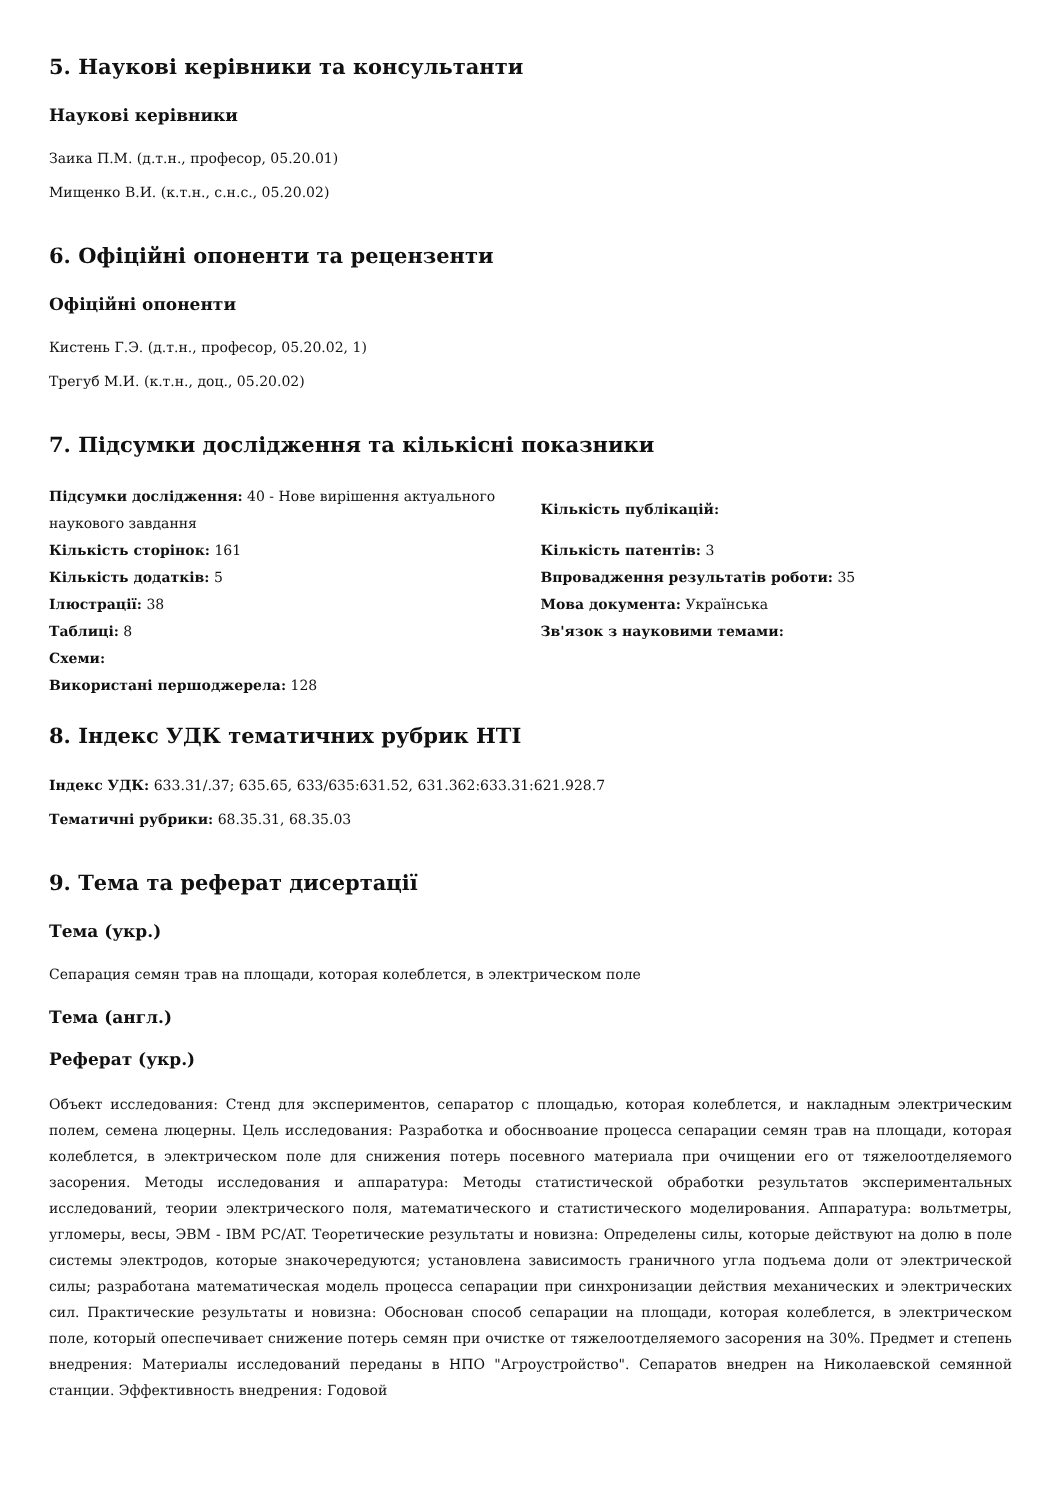5. Наукові керівники та консультанти
Наукові керівники
Заика П.М. (д.т.н., професор, 05.20.01)
Мищенко В.И. (к.т.н., с.н.с., 05.20.02)
6. Офіційні опоненти та рецензенти
Офіційні опоненти
Кистень Г.Э. (д.т.н., професор, 05.20.02, 1)
Трегуб М.И. (к.т.н., доц., 05.20.02)
7. Підсумки дослідження та кількісні показники
Підсумки дослідження: 40 - Нове вирішення актуального наукового завдання
Кількість сторінок: 161
Кількість додатків: 5
Ілюстрації: 38
Таблиці: 8
Схеми:
Використані першоджерела: 128
Кількість публікацій:
Кількість патентів: 3
Впровадження результатів роботи: 35
Мова документа: Українська
Зв'язок з науковими темами:
8. Індекс УДК тематичних рубрик НТІ
Індекс УДК: 633.31/.37; 635.65, 633/635:631.52, 631.362:633.31:621.928.7
Тематичні рубрики: 68.35.31, 68.35.03
9. Тема та реферат дисертації
Тема (укр.)
Сепарация семян трав на площади, которая колеблется, в электрическом поле
Тема (англ.)
Реферат (укр.)
Объект исследования: Стенд для экспериментов, сепаратор с площадью, которая колеблется, и накладным электрическим полем, семена люцерны. Цель исследования: Разработка и обоснвоание процесса сепарации семян трав на площади, которая колеблется, в электрическом поле для снижения потерь посевного материала при очищении его от тяжелоотделяемого засорения. Методы исследования и аппаратура: Методы статистической обработки результатов экспериментальных исследований, теории электрического поля, математического и статистического моделирования. Аппаратура: вольтметры, угломеры, весы, ЭВМ - IBM PC/AT. Теоретические результаты и новизна: Определены силы, которые действуют на долю в поле системы электродов, которые знакочередуются; установлена зависимость граничного угла подъема доли от электрической силы; разработана математическая модель процесса сепарации при синхронизации действия механических и электрических сил. Практические результаты и новизна: Обоснован способ сепарации на площади, которая колеблется, в электрическом поле, который опеспечивает снижение потерь семян при очистке от тяжелоотделяемого засорения на 30%. Предмет и степень внедрения: Материалы исследований переданы в НПО "Агроустройство". Сепаратов внедрен на Николаевской семянной станции. Эффективность внедрения: Годовой